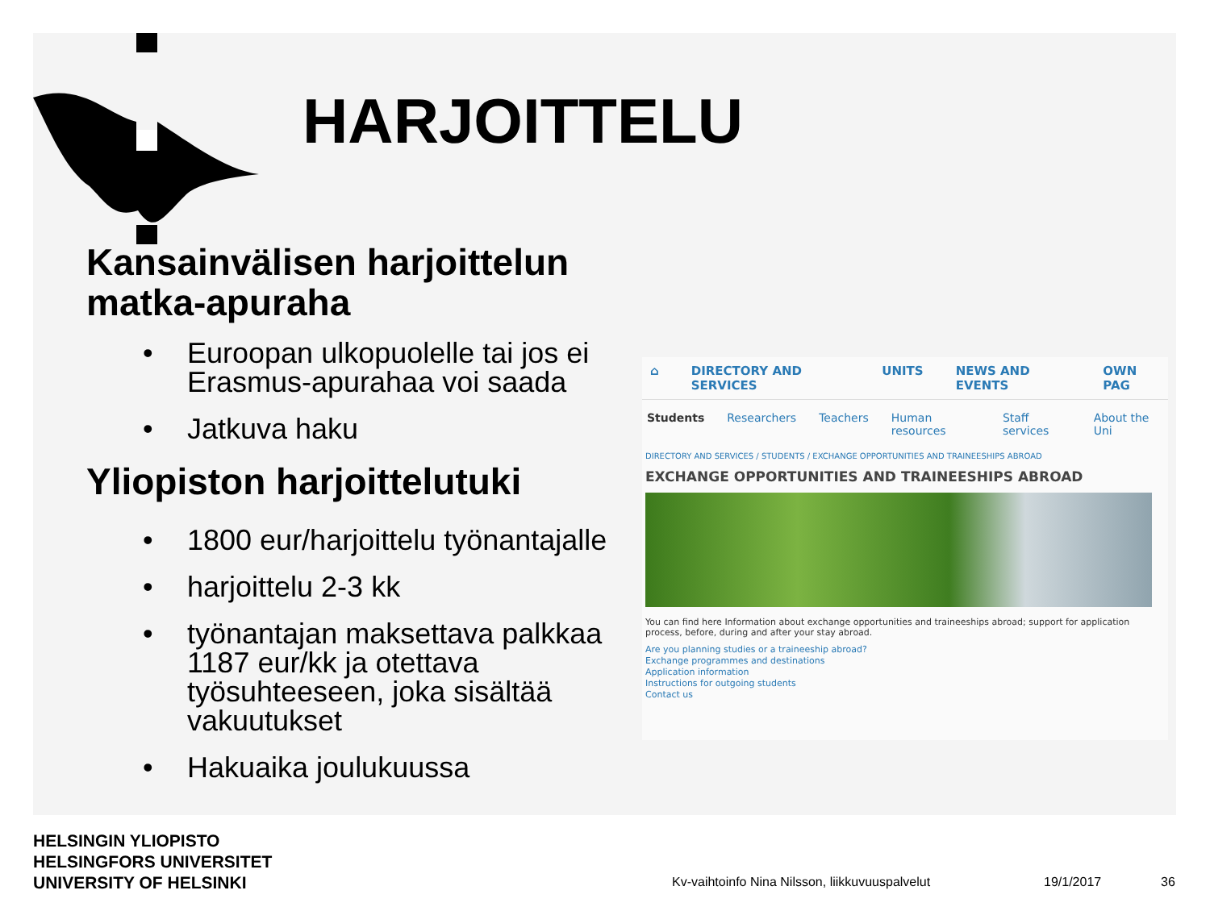HARJOITTELU
Kansainvälisen harjoittelun matka-apuraha
• Euroopan ulkopuolelle tai jos ei Erasmus-apurahaa voi saada
• Jatkuva haku
Yliopiston harjoittelutuki
• 1800 eur/harjoittelu työnantajalle
• harjoittelu 2-3 kk
• työnantajan maksettava palkkaa 1187 eur/kk ja otettava työsuhteeseen, joka sisältää vakuutukset
• Hakuaika joulukuussa
⌂ DIRECTORY AND SERVICES UNITS NEWS AND EVENTS OWN PAG
Students Researchers Teachers Human resources Staff services About the Uni
DIRECTORY AND SERVICES / STUDENTS / EXCHANGE OPPORTUNITIES AND TRAINEESHIPS ABROAD
EXCHANGE OPPORTUNITIES AND TRAINEESHIPS ABROAD
You can find here Information about exchange opportunities and traineeships abroad; support for application process, before, during and after your stay abroad.
Are you planning studies or a traineeship abroad?
Exchange programmes and destinations
Application information
Instructions for outgoing students
Contact us
HELSINGIN YLIOPISTO
HELSINGFORS UNIVERSITET
UNIVERSITY OF HELSINKI
Kv-vaihtoinfo Nina Nilsson, liikkuvuuspalvelut
19/1/2017 36